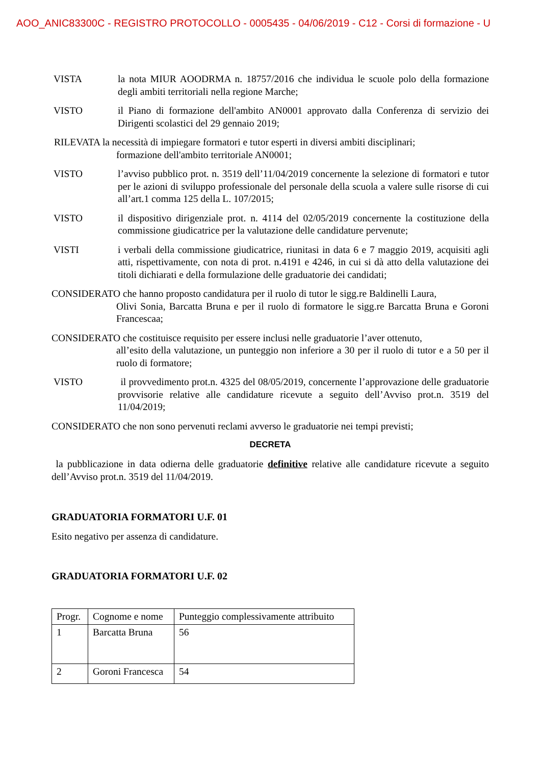AOO_ANIC83300C - REGISTRO PROTOCOLLO - 0005435 - 04/06/2019 - C12 - Corsi di formazione - U
VISTA la nota MIUR AOODRMA n. 18757/2016 che individua le scuole polo della formazione degli ambiti territoriali nella regione Marche;
VISTO il Piano di formazione dell'ambito AN0001 approvato dalla Conferenza di servizio dei Dirigenti scolastici del 29 gennaio 2019;
RILEVATA la necessità di impiegare formatori e tutor esperti in diversi ambiti disciplinari;
formazione dell'ambito territoriale AN0001;
VISTO l’avviso pubblico prot. n. 3519 dell’11/04/2019 concernente la selezione di formatori e tutor per le azioni di sviluppo professionale del personale della scuola a valere sulle risorse di cui all’art.1 comma 125 della L. 107/2015;
VISTO il dispositivo dirigenziale prot. n. 4114 del 02/05/2019 concernente la costituzione della commissione giudicatrice per la valutazione delle candidature pervenute;
VISTI i verbali della commissione giudicatrice, riunitasi in data 6 e 7 maggio 2019, acquisiti agli atti, rispettivamente, con nota di prot. n.4191 e 4246, in cui si dà atto della valutazione dei titoli dichiarati e della formulazione delle graduatorie dei candidati;
CONSIDERATO che hanno proposto candidatura per il ruolo di tutor le sigg.re Baldinelli Laura,
Olivi Sonia, Barcatta Bruna e per il ruolo di formatore le sigg.re Barcatta Bruna e Goroni Francescaa;
CONSIDERATO che costituisce requisito per essere inclusi nelle graduatorie l’aver ottenuto,
all’esito della valutazione, un punteggio non inferiore a 30 per il ruolo di tutor e a 50 per il ruolo di formatore;
VISTO il provvedimento prot.n. 4325 del 08/05/2019, concernente l’approvazione delle graduatorie provvisorie relative alle candidature ricevute a seguito dell’Avviso prot.n. 3519 del 11/04/2019;
CONSIDERATO che non sono pervenuti reclami avverso le graduatorie nei tempi previsti;
DECRETA
la pubblicazione in data odierna delle graduatorie definitive relative alle candidature ricevute a seguito dell’Avviso prot.n. 3519 del 11/04/2019.
GRADUATORIA FORMATORI U.F. 01
Esito negativo per assenza di candidature.
GRADUATORIA FORMATORI U.F. 02
| Progr. | Cognome e nome | Punteggio complessivamente attribuito |
| 1 | Barcatta Bruna | 56 |
| 2 | Goroni Francesca | 54 |